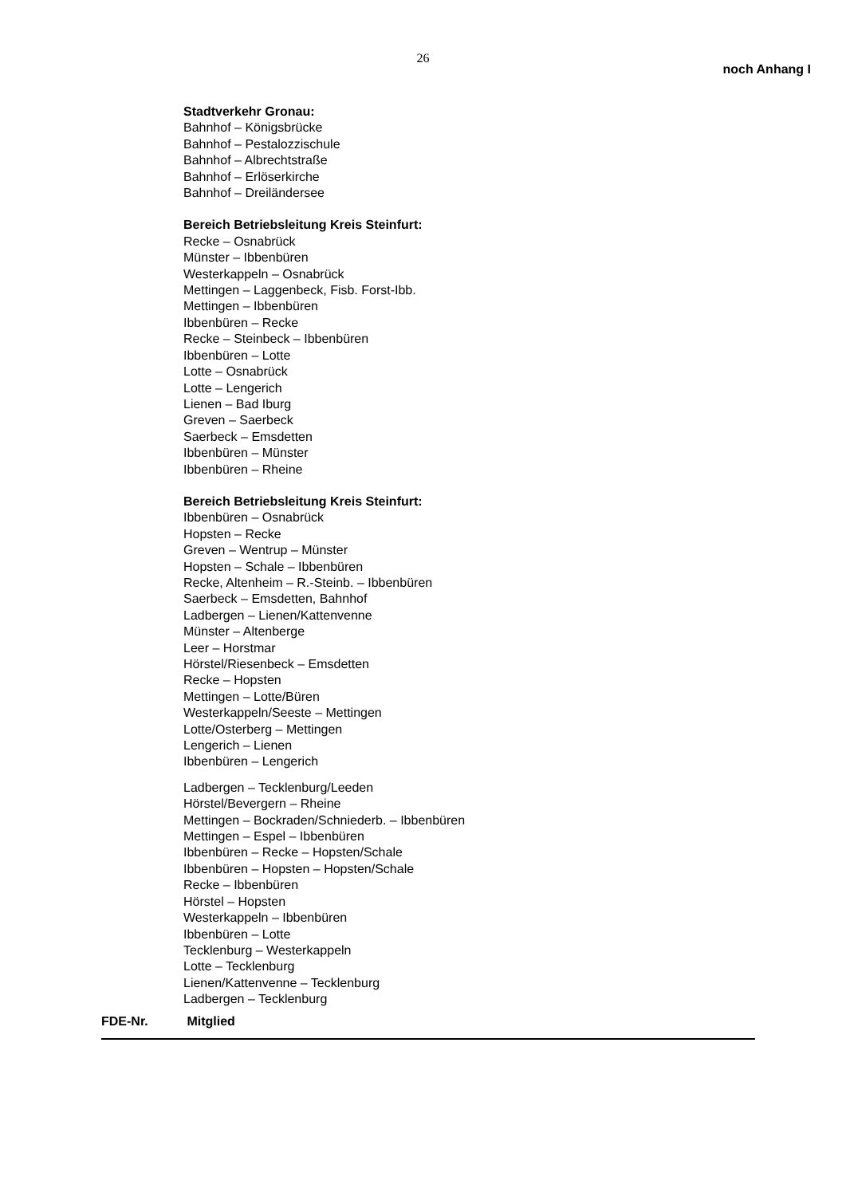26
noch Anhang I
Stadtverkehr Gronau:
Bahnhof – Königsbrücke
Bahnhof – Pestalozzischule
Bahnhof – Albrechtstraße
Bahnhof – Erlöserkirche
Bahnhof – Dreiländersee
Bereich Betriebsleitung Kreis Steinfurt:
Recke – Osnabrück
Münster – Ibbenbüren
Westerkappeln – Osnabrück
Mettingen – Laggenbeck, Fisb. Forst-Ibb.
Mettingen – Ibbenbüren
Ibbenbüren – Recke
Recke – Steinbeck – Ibbenbüren
Ibbenbüren – Lotte
Lotte – Osnabrück
Lotte – Lengerich
Lienen – Bad Iburg
Greven – Saerbeck
Saerbeck – Emsdetten
Ibbenbüren – Münster
Ibbenbüren – Rheine
Bereich Betriebsleitung Kreis Steinfurt:
Ibbenbüren – Osnabrück
Hopsten – Recke
Greven – Wentrup – Münster
Hopsten – Schale – Ibbenbüren
Recke, Altenheim – R.-Steinb. – Ibbenbüren
Saerbeck – Emsdetten, Bahnhof
Ladbergen – Lienen/Kattenvenne
Münster – Altenberge
Leer – Horstmar
Hörstel/Riesenbeck – Emsdetten
Recke – Hopsten
Mettingen – Lotte/Büren
Westerkappeln/Seeste – Mettingen
Lotte/Osterberg – Mettingen
Lengerich – Lienen
Ibbenbüren – Lengerich
Ladbergen – Tecklenburg/Leeden
Hörstel/Bevergern – Rheine
Mettingen – Bockraden/Schniederb. – Ibbenbüren
Mettingen – Espel – Ibbenbüren
Ibbenbüren – Recke – Hopsten/Schale
Ibbenbüren – Hopsten – Hopsten/Schale
Recke – Ibbenbüren
Hörstel – Hopsten
Westerkappeln – Ibbenbüren
Ibbenbüren – Lotte
Tecklenburg – Westerkappeln
Lotte – Tecklenburg
Lienen/Kattenvenne – Tecklenburg
Ladbergen – Tecklenburg
FDE-Nr. Mitglied